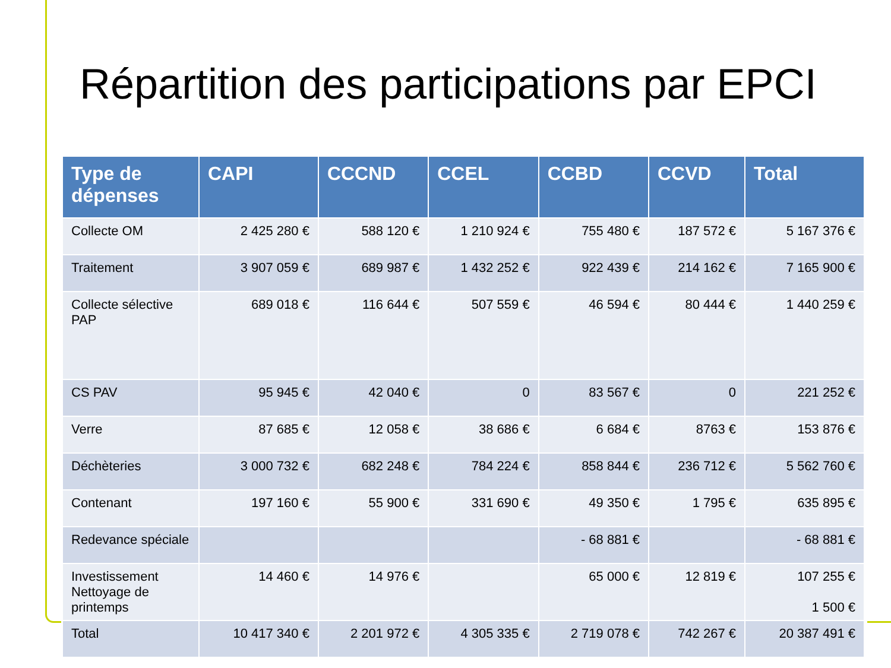Répartition des participations par EPCI
| Type de dépenses | CAPI | CCCND | CCEL | CCBD | CCVD | Total |
| --- | --- | --- | --- | --- | --- | --- |
| Collecte OM | 2 425 280 € | 588 120 € | 1 210 924 € | 755 480 € | 187 572 € | 5 167 376 € |
| Traitement | 3 907 059 € | 689 987 € | 1 432 252 € | 922 439 € | 214 162 € | 7 165 900 € |
| Collecte sélective PAP | 689 018 € | 116 644 € | 507 559 € | 46 594 € | 80 444 € | 1 440 259 € |
| CS PAV | 95 945 € | 42 040 € | 0 | 83 567 € | 0 | 221 252 € |
| Verre | 87 685 € | 12 058 € | 38 686 € | 6 684 € | 8763 € | 153 876 € |
| Déchèteries | 3 000 732 € | 682 248 € | 784 224 € | 858 844 € | 236 712 € | 5 562 760 € |
| Contenant | 197 160 € | 55 900 € | 331 690 € | 49 350 € | 1 795 € | 635 895 € |
| Redevance spéciale | | | | - 68 881 € | | - 68 881 € |
| Investissement Nettoyage de printemps | 14 460 € | 14 976 € | | 65 000 € | 12 819 € | 107 255 € 1 500 € |
| Total | 10 417 340 € | 2 201 972 € | 4 305 335 € | 2 719 078 € | 742 267 € | 20 387 491 € |